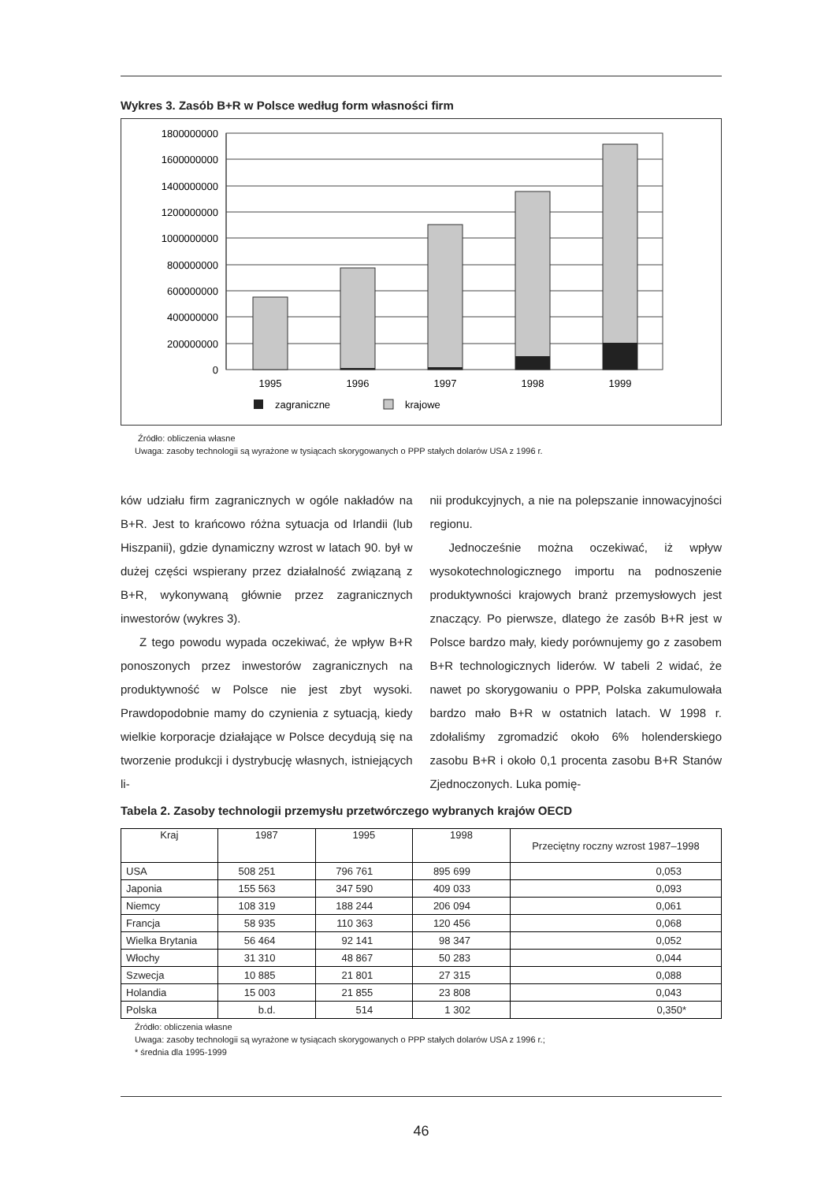Wykres 3. Zasób B+R w Polsce według form własności firm
1800000000
1600000000
1400000000
1200000000
1000000000
800000000
600000000
400000000
200000000
0
1995
1996
1997
1998
1999
zagraniczne
krajowe
Źródło: obliczenia własne
Uwaga: zasoby technologii są wyrażone w tysiącach skorygowanych o PPP stałych dolarów USA z 1996 r.
ków udziału firm zagranicznych w ogóle nakładów na B+R. Jest to krańcowo różna sytuacja od Irlandii (lub Hiszpanii), gdzie dynamiczny wzrost w latach 90. był w dużej części wspierany przez działalność związaną z B+R, wykonywaną głównie przez zagranicznych inwestorów (wykres 3).
Z tego powodu wypada oczekiwać, że wpływ B+R ponoszonych przez inwestorów zagranicznych na produktywność w Polsce nie jest zbyt wysoki. Prawdopodobnie mamy do czynienia z sytuacją, kiedy wielkie korporacje działające w Polsce decydują się na tworzenie produkcji i dystrybucję własnych, istniejących li-
nii produkcyjnych, a nie na polepszanie innowacyjności regionu.
Jednocześnie można oczekiwać, iż wpływ wysokotechnologicznego importu na podnoszenie produktywności krajowych branż przemysłowych jest znaczący. Po pierwsze, dlatego że zasób B+R jest w Polsce bardzo mały, kiedy porównujemy go z zasobem B+R technologicznych liderów. W tabeli 2 widać, że nawet po skorygowaniu o PPP, Polska zakumulowała bardzo mało B+R w ostatnich latach. W 1998 r. zdołaliśmy zgromadzić około 6% holenderskiego zasobu B+R i około 0,1 procenta zasobu B+R Stanów Zjednoczonych. Luka pomię-
Tabela 2. Zasoby technologii przemysłu przetwórczego wybranych krajów OECD
| Kraj | 1987 | 1995 | 1998 | Przeciętny roczny wzrost 1987–1998 |
| --- | --- | --- | --- | --- |
| USA | 508 251 | 796 761 | 895 699 | 0,053 |
| Japonia | 155 563 | 347 590 | 409 033 | 0,093 |
| Niemcy | 108 319 | 188 244 | 206 094 | 0,061 |
| Francja | 58 935 | 110 363 | 120 456 | 0,068 |
| Wielka Brytania | 56 464 | 92 141 | 98 347 | 0,052 |
| Włochy | 31 310 | 48 867 | 50 283 | 0,044 |
| Szwecja | 10 885 | 21 801 | 27 315 | 0,088 |
| Holandia | 15 003 | 21 855 | 23 808 | 0,043 |
| Polska | b.d. | 514 | 1 302 | 0,350* |
Źródło: obliczenia własne
Uwaga: zasoby technologii są wyrażone w tysiącach skorygowanych o PPP stałych dolarów USA z 1996 r.;
* średnia dla 1995-1999
46